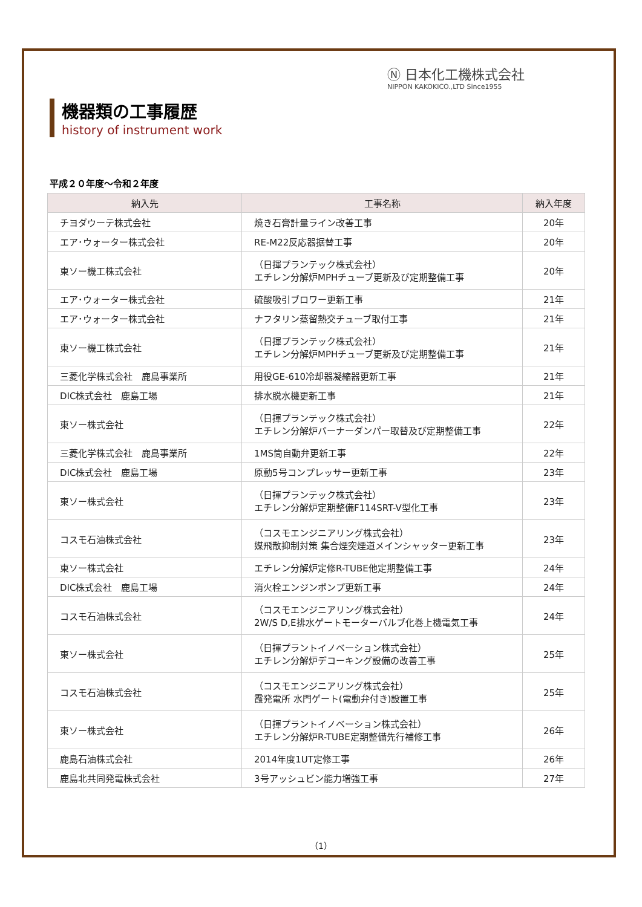Ⓝ 日本化工機株式会社
NIPPON KAKOKICO.,LTD Since1955
機器類の工事履歴
history of instrument work
平成２０年度～令和２年度
| 納入先 | 工事名称 | 納入年度 |
| --- | --- | --- |
| チヨダウーテ株式会社 | 焼き石膏計量ライン改善工事 | 20年 |
| エア･ウォーター株式会社 | RE-M22反応器据替工事 | 20年 |
| 東ソー機工株式会社 | （日揮プランテック株式会社） エチレン分解炉MPHチューブ更新及び定期整備工事 | 20年 |
| エア･ウォーター株式会社 | 硫酸吸引ブロワー更新工事 | 21年 |
| エア･ウォーター株式会社 | ナフタリン蒸留熱交チューブ取付工事 | 21年 |
| 東ソー機工株式会社 | （日揮プランテック株式会社） エチレン分解炉MPHチューブ更新及び定期整備工事 | 21年 |
| 三菱化学株式会社 鹿島事業所 | 用役GE-610冷却器凝縮器更新工事 | 21年 |
| DIC株式会社 鹿島工場 | 排水脱水機更新工事 | 21年 |
| 東ソー株式会社 | （日揮プランテック株式会社） エチレン分解炉バーナーダンパー取替及び定期整備工事 | 22年 |
| 三菱化学株式会社 鹿島事業所 | 1MS筒自動弁更新工事 | 22年 |
| DIC株式会社 鹿島工場 | 原動5号コンプレッサー更新工事 | 23年 |
| 東ソー株式会社 | （日揮プランテック株式会社） エチレン分解炉定期整備F114SRT-V型化工事 | 23年 |
| コスモ石油株式会社 | （コスモエンジニアリング株式会社） 媒飛散抑制対策 集合煙突煙道メインシャッター更新工事 | 23年 |
| 東ソー株式会社 | エチレン分解炉定修R-TUBE他定期整備工事 | 24年 |
| DIC株式会社 鹿島工場 | 消火栓エンジンポンプ更新工事 | 24年 |
| コスモ石油株式会社 | （コスモエンジニアリング株式会社） 2W/S D,E排水ゲートモーターバルブ化巻上機電気工事 | 24年 |
| 東ソー株式会社 | （日揮プラントイノベーション株式会社） エチレン分解炉デコーキング設備の改善工事 | 25年 |
| コスモ石油株式会社 | （コスモエンジニアリング株式会社） 霞発電所 水門ゲート(電動弁付き)設置工事 | 25年 |
| 東ソー株式会社 | （日揮プラントイノベーション株式会社） エチレン分解炉R-TUBE定期整備先行補修工事 | 26年 |
| 鹿島石油株式会社 | 2014年度1UT定修工事 | 26年 |
| 鹿島北共同発電株式会社 | 3号アッシュビン能力増強工事 | 27年 |
（1）